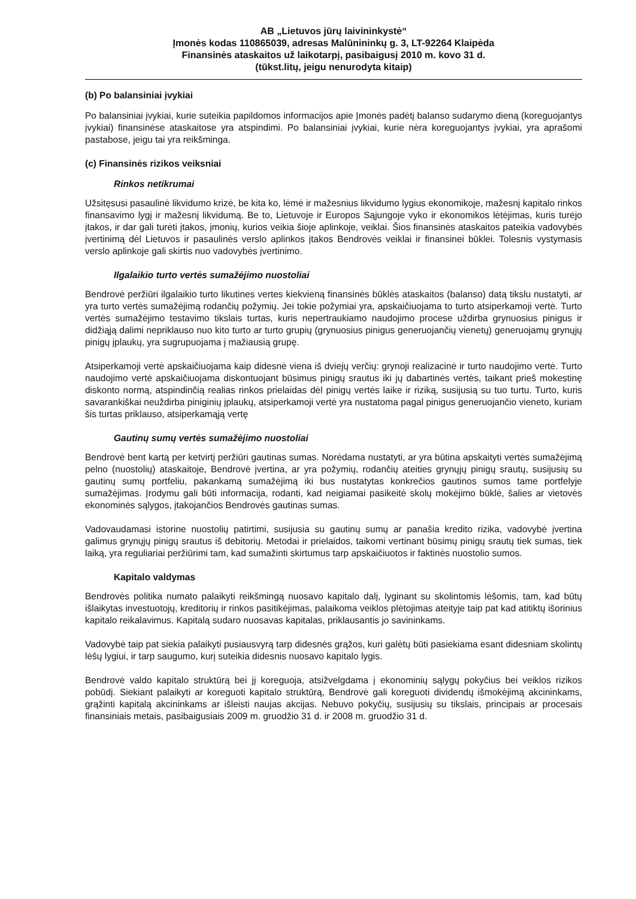AB „Lietuvos jūrų laivininkystė“
Įmonės kodas 110865039, adresas Malūnininkų g. 3, LT-92264 Klaipėda
Finansinės ataskaitos už laikotarpį, pasibaigusį 2010 m. kovo 31 d.
(tūkst.litų, jeigu nenurodyta kitaip)
(b) Po balansiniai įvykiai
Po balansiniai įvykiai, kurie suteikia papildomos informacijos apie Įmonės padėtį balanso sudarymo dieną (koreguojantys įvykiai) finansinėse ataskaitose yra atspindimi. Po balansiniai įvykiai, kurie nėra koreguojantys įvykiai, yra aprašomi pastabose, jeigu tai yra reikšminga.
(c) Finansinės rizikos veiksniai
Rinkos netikrumai
Užsitęsusi pasaulinė likvidumo krizė, be kita ko, lėmė ir mažesnius likvidumo lygius ekonomikoje, mažesnį kapitalo rinkos finansavimo lygį ir mažesnį likvidumą. Be to, Lietuvoje ir Europos Sąjungoje vyko ir ekonomikos lėtėjimas, kuris turėjo įtakos, ir dar gali turėti įtakos, įmonių, kurios veikia šioje aplinkoje, veiklai. Šios finansinės ataskaitos pateikia vadovybės įvertinimą dėl Lietuvos ir pasaulinės verslo aplinkos įtakos Bendrovės veiklai ir finansinei būklei. Tolesnis vystymasis verslo aplinkoje gali skirtis nuo vadovybės įvertinimo.
Ilgalaikio turto vertės sumažėjimo nuostoliai
Bendrovė peržiūri ilgalaikio turto likutines vertes kiekvieną finansinės būklės ataskaitos (balanso) datą tikslu nustatyti, ar yra turto vertės sumažėjimą rodančių požymių. Jei tokie požymiai yra, apskaičiuojama to turto atsiperkamoji vertė. Turto vertės sumažėjimo testavimo tikslais turtas, kuris nepertraukiamo naudojimo procese uždirba grynuosius pinigus ir didžiąją dalimi nepriklauso nuo kito turto ar turto grupių (grynuosius pinigus generuojančių vienetų) generuojamų grynųjų pinigų įplaukų, yra sugrupuojama į mažiausią grupę.
Atsiperkamoji vertė apskaičiuojama kaip didesnė viena iš dviejų verčių: grynoji realizacinė ir turto naudojimo vertė. Turto naudojimo vertė apskaičiuojama diskontuojant būsimus pinigų srautus iki jų dabartinės vertės, taikant prieš mokestinę diskonto normą, atspindinčią realias rinkos prielaidas dėl pinigų vertės laike ir riziką, susijusią su tuo turtu. Turto, kuris savarankiškai neuždirba piniginių įplaukų, atsiperkamoji vertė yra nustatoma pagal pinigus generuojančio vieneto, kuriam šis turtas priklauso, atsiperkamąją vertę
Gautinų sumų vertės sumažėjimo nuostoliai
Bendrovė bent kartą per ketvirtį peržiūri gautinas sumas. Norėdama nustatyti, ar yra būtina apskaityti vertės sumažėjimą pelno (nuostolių) ataskaitoje, Bendrovė įvertina, ar yra požymių, rodančių ateities grynųjų pinigų srautų, susijusių su gautinų sumų portfeliu, pakankamą sumažėjimą iki bus nustatytas konkrečios gautinos sumos tame portfelyje sumažėjimas. Įrodymu gali būti informacija, rodanti, kad neigiamai pasikeitė skolų mokėjimo būklė, šalies ar vietovės ekonominės sąlygos, įtakojančios Bendrovės gautinas sumas.
Vadovaudamasi istorine nuostolių patirtimi, susijusia su gautinų sumų ar panašia kredito rizika, vadovybė įvertina galimus grynųjų pinigų srautus iš debitorių. Metodai ir prielaidos, taikomi vertinant būsimų pinigų srautų tiek sumas, tiek laiką, yra reguliariai peržiūrimi tam, kad sumažinti skirtumus tarp apskaičiuotos ir faktinės nuostolio sumos.
Kapitalo valdymas
Bendrovės politika numato palaikyti reikšmingą nuosavo kapitalo dalį, lyginant su skolintomis lėšomis, tam, kad būtų išlaikytas investuotojų, kreditorių ir rinkos pasitikėjimas, palaikoma veiklos plėtojimas ateityje taip pat kad atitiktų išorinius kapitalo reikalavimus. Kapitalą sudaro nuosavas kapitalas, priklausantis jo savininkams.
Vadovybė taip pat siekia palaikyti pusiausvyrą tarp didesnės grąžos, kuri galėtų būti pasiekiama esant didesniam skolintų lėšų lygiui, ir tarp saugumo, kurį suteikia didesnis nuosavo kapitalo lygis.
Bendrovė valdo kapitalo struktūrą bei jį koreguoja, atsižvelgdama į ekonominių sąlygų pokyčius bei veiklos rizikos pobūdį. Siekiant palaikyti ar koreguoti kapitalo struktūrą, Bendrovė gali koreguoti dividendų išmokėjimą akcininkams, grąžinti kapitalą akcininkams ar išleisti naujas akcijas. Nebuvo pokyčių, susijusių su tikslais, principais ar procesais finansiniais metais, pasibaigusiais 2009 m. gruodžio 31 d. ir 2008 m. gruodžio 31 d.